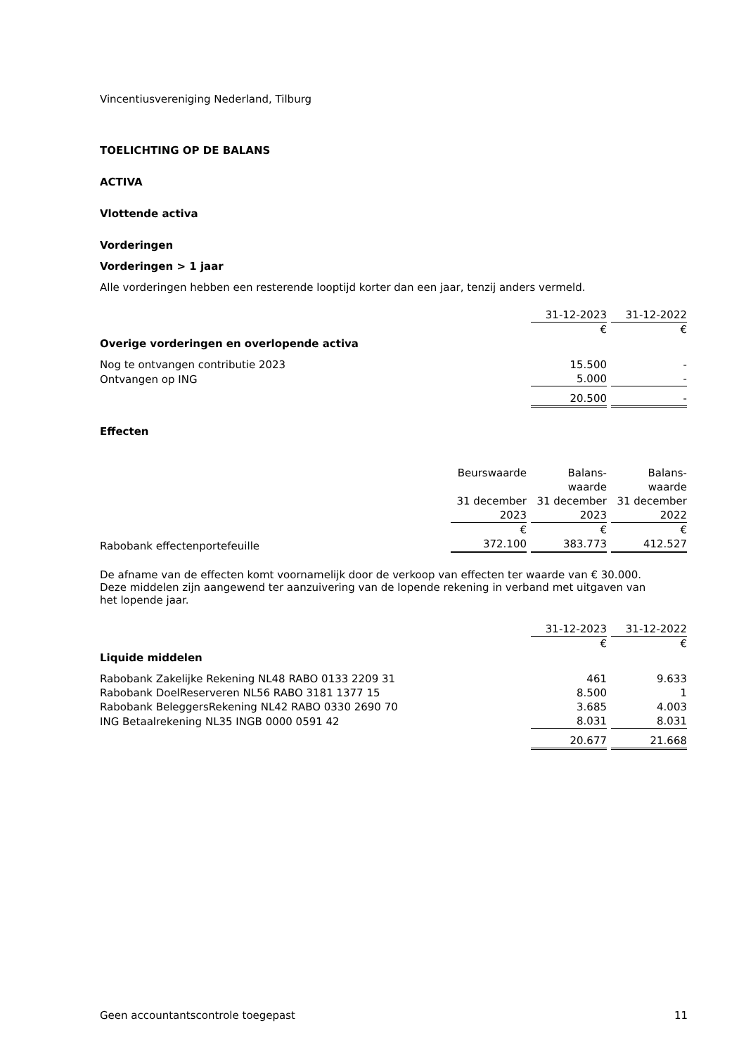Vincentiusvereniging Nederland, Tilburg
TOELICHTING OP DE BALANS
ACTIVA
Vlottende activa
Vorderingen
Vorderingen > 1 jaar
Alle vorderingen hebben een resterende looptijd korter dan een jaar, tenzij anders vermeld.
| | 31-12-2023 | 31-12-2022 |
| | € | € |
| Overige vorderingen en overlopende activa | | |
| Nog te ontvangen contributie 2023 | 15.500 | - |
| Ontvangen op ING | 5.000 | - |
| | 20.500 | - |
Effecten
| | Beurswaarde 31 december | Balans- waarde 31 december | Balans- waarde 31 december |
| | 2023 | 2023 | 2022 |
| | € | € | € |
| Rabobank effectenportefeuille | 372.100 | 383.773 | 412.527 |
De afname van de effecten komt voornamelijk door de verkoop van effecten ter waarde van € 30.000. Deze middelen zijn aangewend ter aanzuivering van de lopende rekening in verband met uitgaven van het lopende jaar.
| | 31-12-2023 | 31-12-2022 |
| | € | € |
| Liquide middelen | | |
| Rabobank Zakelijke Rekening NL48 RABO 0133 2209 31 | 461 | 9.633 |
| Rabobank DoelReserveren NL56 RABO 3181 1377 15 | 8.500 | 1 |
| Rabobank BeleggersRekening NL42 RABO 0330 2690 70 | 3.685 | 4.003 |
| ING Betaalrekening NL35 INGB 0000 0591 42 | 8.031 | 8.031 |
| | 20.677 | 21.668 |
Geen accountantscontrole toegepast 11